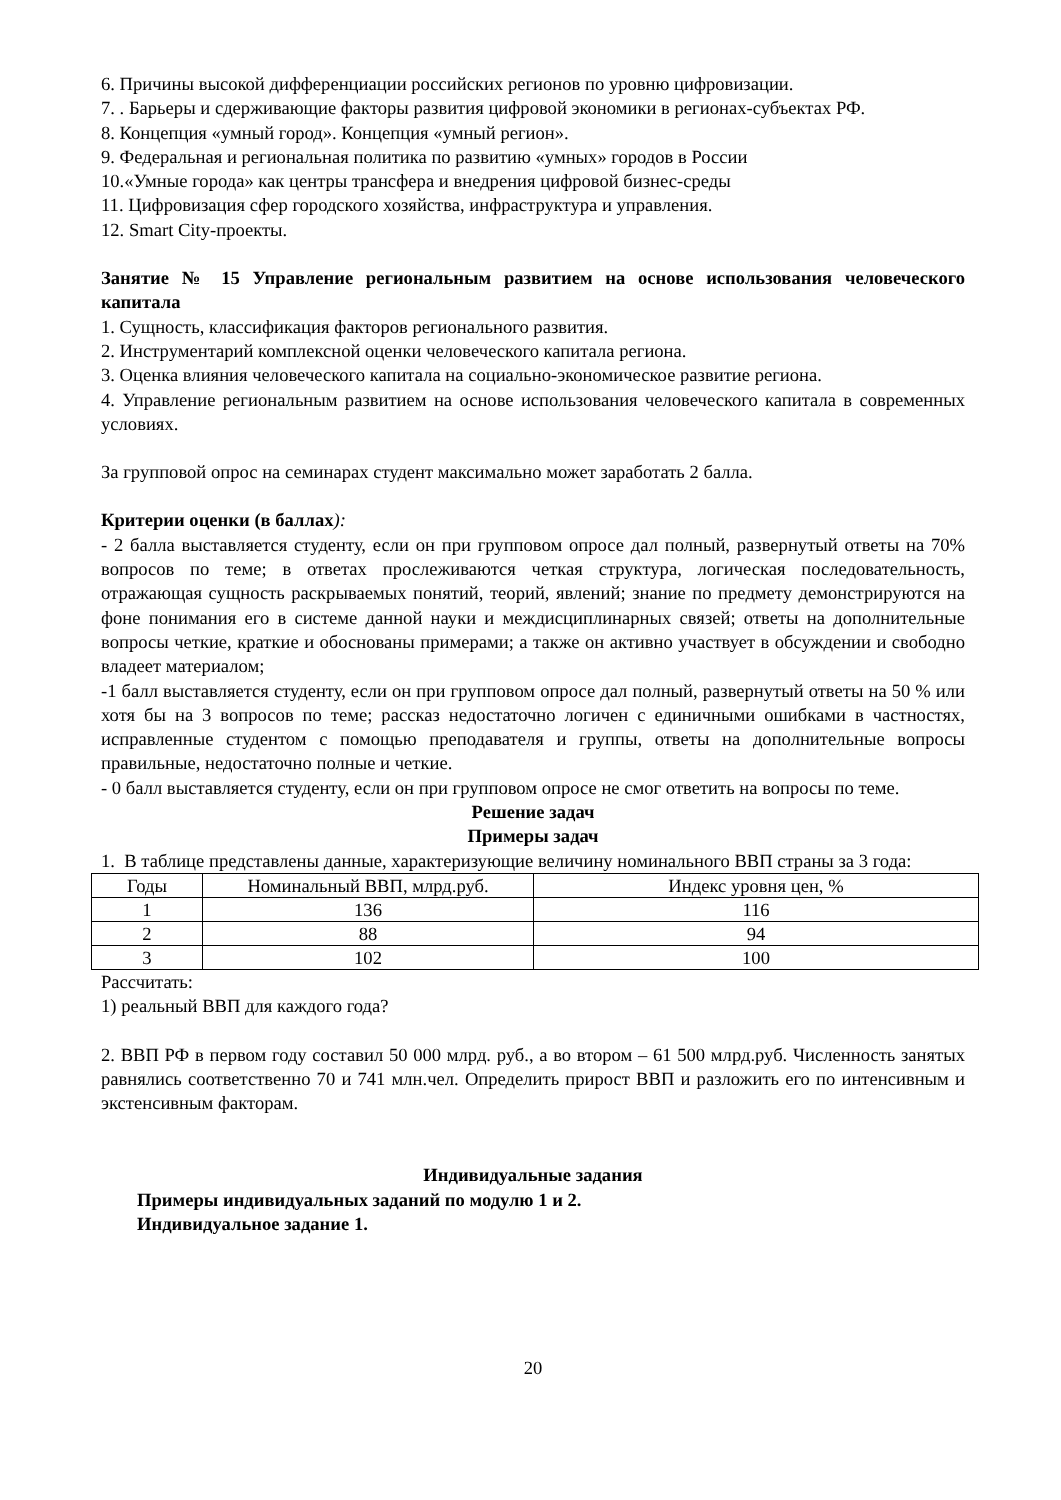6. Причины высокой дифференциации российских регионов по уровню цифровизации.
7. . Барьеры и сдерживающие факторы развития цифровой экономики в регионах-субъектах РФ.
8. Концепция «умный город». Концепция «умный регион».
9. Федеральная и региональная политика по развитию «умных» городов в России
10.«Умные города» как центры трансфера и внедрения цифровой бизнес-среды
11. Цифровизация сфер городского хозяйства, инфраструктура и управления.
12. Smart City-проекты.
Занятие № 15 Управление региональным развитием на основе использования человеческого капитала
1. Сущность, классификация факторов регионального развития.
2. Инструментарий комплексной оценки человеческого капитала региона.
3. Оценка влияния человеческого капитала на социально-экономическое развитие региона.
4. Управление региональным развитием на основе использования человеческого капитала в современных условиях.
За групповой опрос на семинарах студент максимально может заработать 2 балла.
Критерии оценки (в баллах):
- 2 балла выставляется студенту, если он при групповом опросе дал полный, развернутый ответы на 70% вопросов по теме; в ответах прослеживаются четкая структура, логическая последовательность, отражающая сущность раскрываемых понятий, теорий, явлений; знание по предмету демонстрируются на фоне понимания его в системе данной науки и междисциплинарных связей; ответы на дополнительные вопросы четкие, краткие и обоснованы примерами; а также он активно участвует в обсуждении и свободно владеет материалом;
-1 балл выставляется студенту, если он при групповом опросе дал полный, развернутый ответы на 50 % или хотя бы на 3 вопросов по теме; рассказ недостаточно логичен с единичными ошибками в частностях, исправленные студентом с помощью преподавателя и группы, ответы на дополнительные вопросы правильные, недостаточно полные и четкие.
- 0 балл выставляется студенту, если он при групповом опросе не смог ответить на вопросы по теме.
Решение задач
Примеры задач
1. В таблице представлены данные, характеризующие величину номинального ВВП страны за 3 года:
| Годы | Номинальный ВВП, млрд.руб. | Индекс уровня цен, % |
| 1 | 136 | 116 |
| 2 | 88 | 94 |
| 3 | 102 | 100 |
Рассчитать:
1) реальный ВВП для каждого года?
2. ВВП РФ в первом году составил 50 000 млрд. руб., а во втором – 61 500 млрд.руб. Численность занятых равнялись соответственно 70 и 741 млн.чел. Определить прирост ВВП и разложить его по интенсивным и экстенсивным факторам.
Индивидуальные задания
Примеры индивидуальных заданий по модулю 1 и 2.
Индивидуальное задание 1.
20